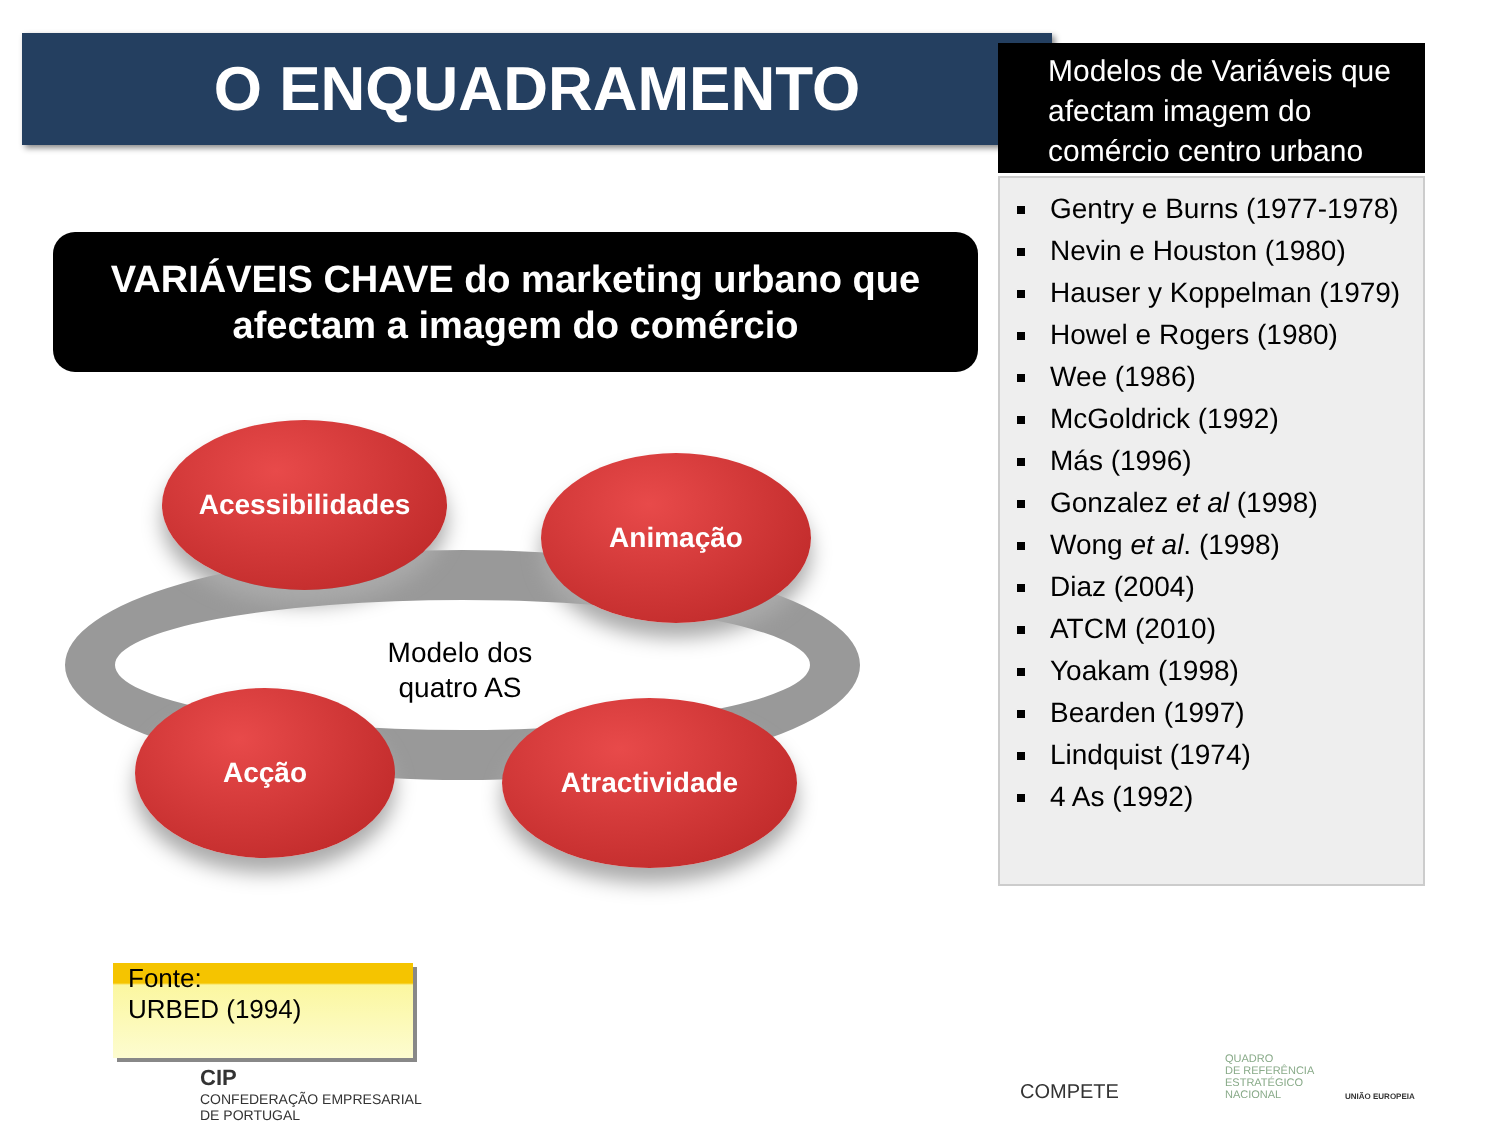O ENQUADRAMENTO
Modelos de Variáveis que afectam imagem do comércio centro urbano
Gentry e Burns (1977-1978)
Nevin e Houston (1980)
Hauser y Koppelman (1979)
Howel e Rogers (1980)
Wee (1986)
McGoldrick (1992)
Más (1996)
Gonzalez et al (1998)
Wong et al. (1998)
Diaz (2004)
ATCM (2010)
Yoakam (1998)
Bearden (1997)
Lindquist (1974)
4 As (1992)
VARIÁVEIS CHAVE do marketing urbano que afectam a imagem do comércio
Acessibilidades
Animação
Modelo dos quatro AS
Acção Atractividade
Fonte:
URBED (1994)
CIP
CONFEDERAÇÃO EMPRESARIAL
DE PORTUGAL
COMPETE
QUADRO
DE REFERÊNCIA
ESTRATÉGICO
NACIONAL
UNIÃO EUROPEIA